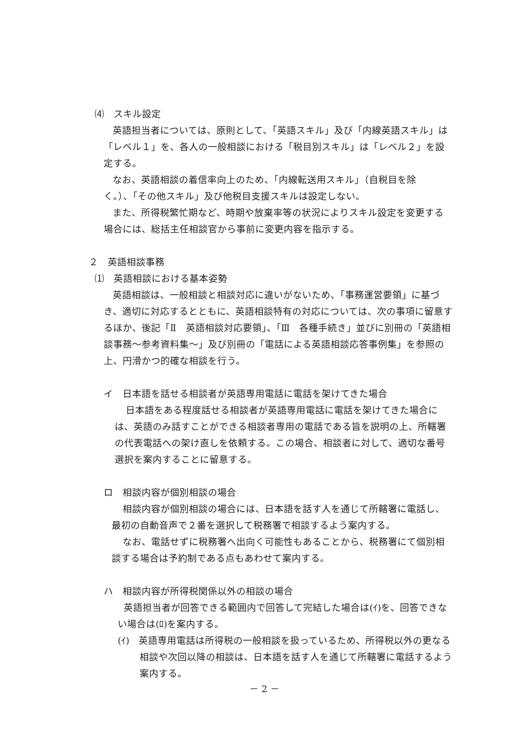⑷　スキル設定
英語担当者については、原則として、「英語スキル」及び「内線英語スキル」は「レベル１」を、各人の一般相談における「税目別スキル」は「レベル２」を設定する。
なお、英語相談の着信率向上のため、「内線転送用スキル」（自税目を除く。）、「その他スキル」及び他税目支援スキルは設定しない。
また、所得税繁忙期など、時期や放棄率等の状況によりスキル設定を変更する場合には、総括主任相談官から事前に変更内容を指示する。
２　英語相談事務
⑴　英語相談における基本姿勢
英語相談は、一般相談と相談対応に違いがないため、「事務運営要領」に基づき、適切に対応するとともに、英語相談特有の対応については、次の事項に留意するほか、後記「Ⅱ　英語相談対応要領」、「Ⅲ　各種手続き」並びに別冊の「英語相談事務～参考資料集～」及び別冊の「電話による英語相談応答事例集」を参照の上、円滑かつ的確な相談を行う。
イ　日本語を話せる相談者が英語専用電話に電話を架けてきた場合
日本語をある程度話せる相談者が英語専用電話に電話を架けてきた場合には、英語のみ話すことができる相談者専用の電話である旨を説明の上、所轄署の代表電話への架け直しを依頼する。この場合、相談者に対して、適切な番号選択を案内することに留意する。
ロ　相談内容が個別相談の場合
相談内容が個別相談の場合には、日本語を話す人を通じて所轄署に電話し、最初の自動音声で２番を選択して税務署で相談するよう案内する。
なお、電話せずに税務署へ出向く可能性もあることから、税務署にて個別相談する場合は予約制である点もあわせて案内する。
ハ　相談内容が所得税関係以外の相談の場合
英語担当者が回答できる範囲内で回答して完結した場合は(ｲ)を、回答できない場合は(ﾛ)を案内する。
(ｲ)　英語専用電話は所得税の一般相談を扱っているため、所得税以外の更なる相談や次回以降の相談は、日本語を話す人を通じて所轄署に電話するよう案内する。
－ 2 －